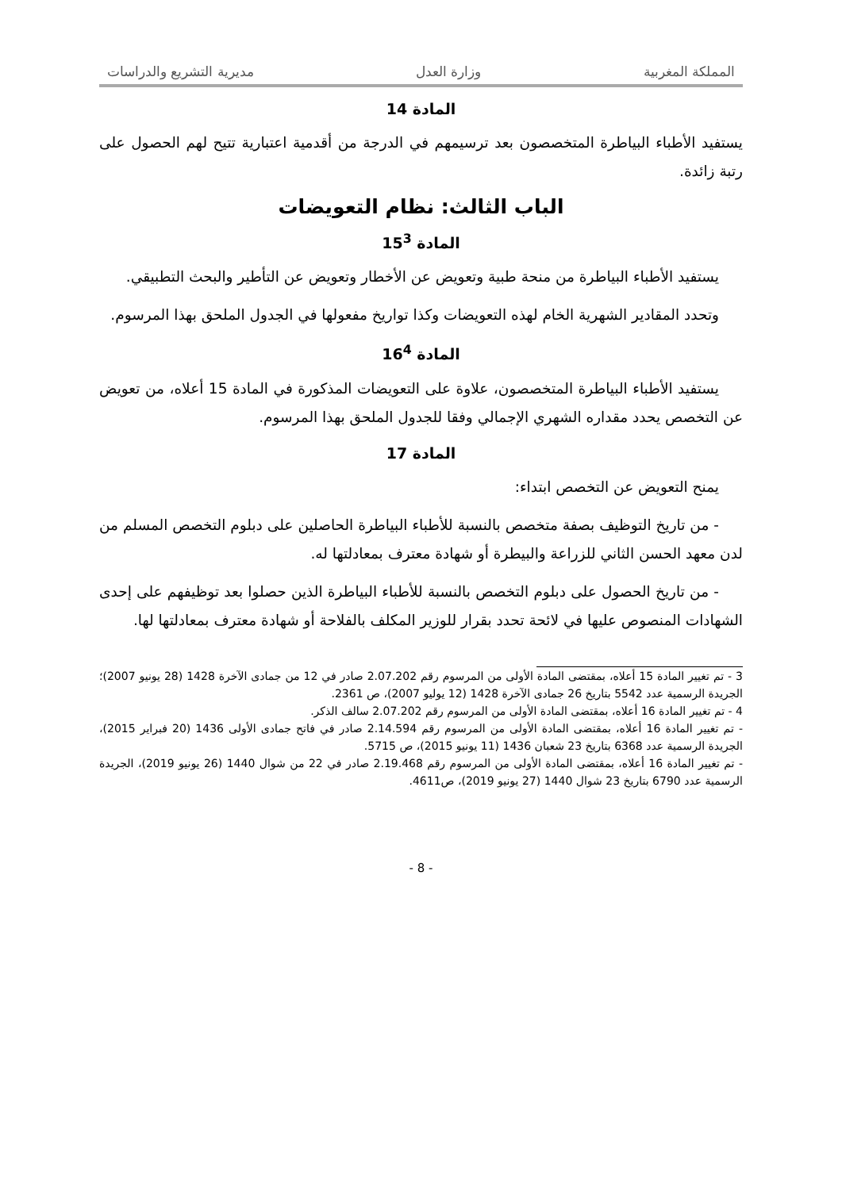المملكة المغربية وزارة العدل مديرية التشريع والدراسات
المادة 14
يستفيد الأطباء البياطرة المتخصصون بعد ترسيمهم في الدرجة من أقدمية اعتبارية تتيح لهم الحصول على رتبة زائدة.
الباب الثالث: نظام التعويضات
المادة 15<sup>3</sup>
يستفيد الأطباء البياطرة من منحة طبية وتعويض عن الأخطار وتعويض عن التأطير والبحث التطبيقي.
وتحدد المقادير الشهرية الخام لهذه التعويضات وكذا تواريخ مفعولها في الجدول الملحق بهذا المرسوم.
المادة 16<sup>4</sup>
يستفيد الأطباء البياطرة المتخصصون، علاوة على التعويضات المذكورة في المادة 15 أعلاه، من تعويض عن التخصص يحدد مقداره الشهري الإجمالي وفقا للجدول الملحق بهذا المرسوم.
المادة 17
يمنح التعويض عن التخصص ابتداء:
- من تاريخ التوظيف بصفة متخصص بالنسبة للأطباء البياطرة الحاصلين على دبلوم التخصص المسلم من لدن معهد الحسن الثاني للزراعة والبيطرة أو شهادة معترف بمعادلتها له.
- من تاريخ الحصول على دبلوم التخصص بالنسبة للأطباء البياطرة الذين حصلوا بعد توظيفهم على إحدى الشهادات المنصوص عليها في لائحة تحدد بقرار للوزير المكلف بالفلاحة أو شهادة معترف بمعادلتها لها.
3 - تم تغيير المادة 15 أعلاه، بمقتضى المادة الأولى من المرسوم رقم 2.07.202 صادر في 12 من جمادى الآخرة 1428 (28 يونيو 2007)؛ الجريدة الرسمية عدد 5542 بتاريخ 26 جمادى الآخرة 1428 (12 يوليو 2007)، ص 2361.
4 - تم تغيير المادة 16 أعلاه، بمقتضى المادة الأولى من المرسوم رقم 2.07.202 سالف الذكر.
- تم تغيير المادة 16 أعلاه، بمقتضى المادة الأولى من المرسوم رقم 2.14.594 صادر في فاتح جمادى الأولى 1436 (20 فبراير 2015)، الجريدة الرسمية عدد 6368 بتاريخ 23 شعبان 1436 (11 يونيو 2015)، ص 5715.
- تم تغيير المادة 16 أعلاه، بمقتضى المادة الأولى من المرسوم رقم 2.19.468 صادر في 22 من شوال 1440 (26 يونيو 2019)، الجريدة الرسمية عدد 6790 بتاريخ 23 شوال 1440 (27 يونيو 2019)، ص4611.
- 8 -